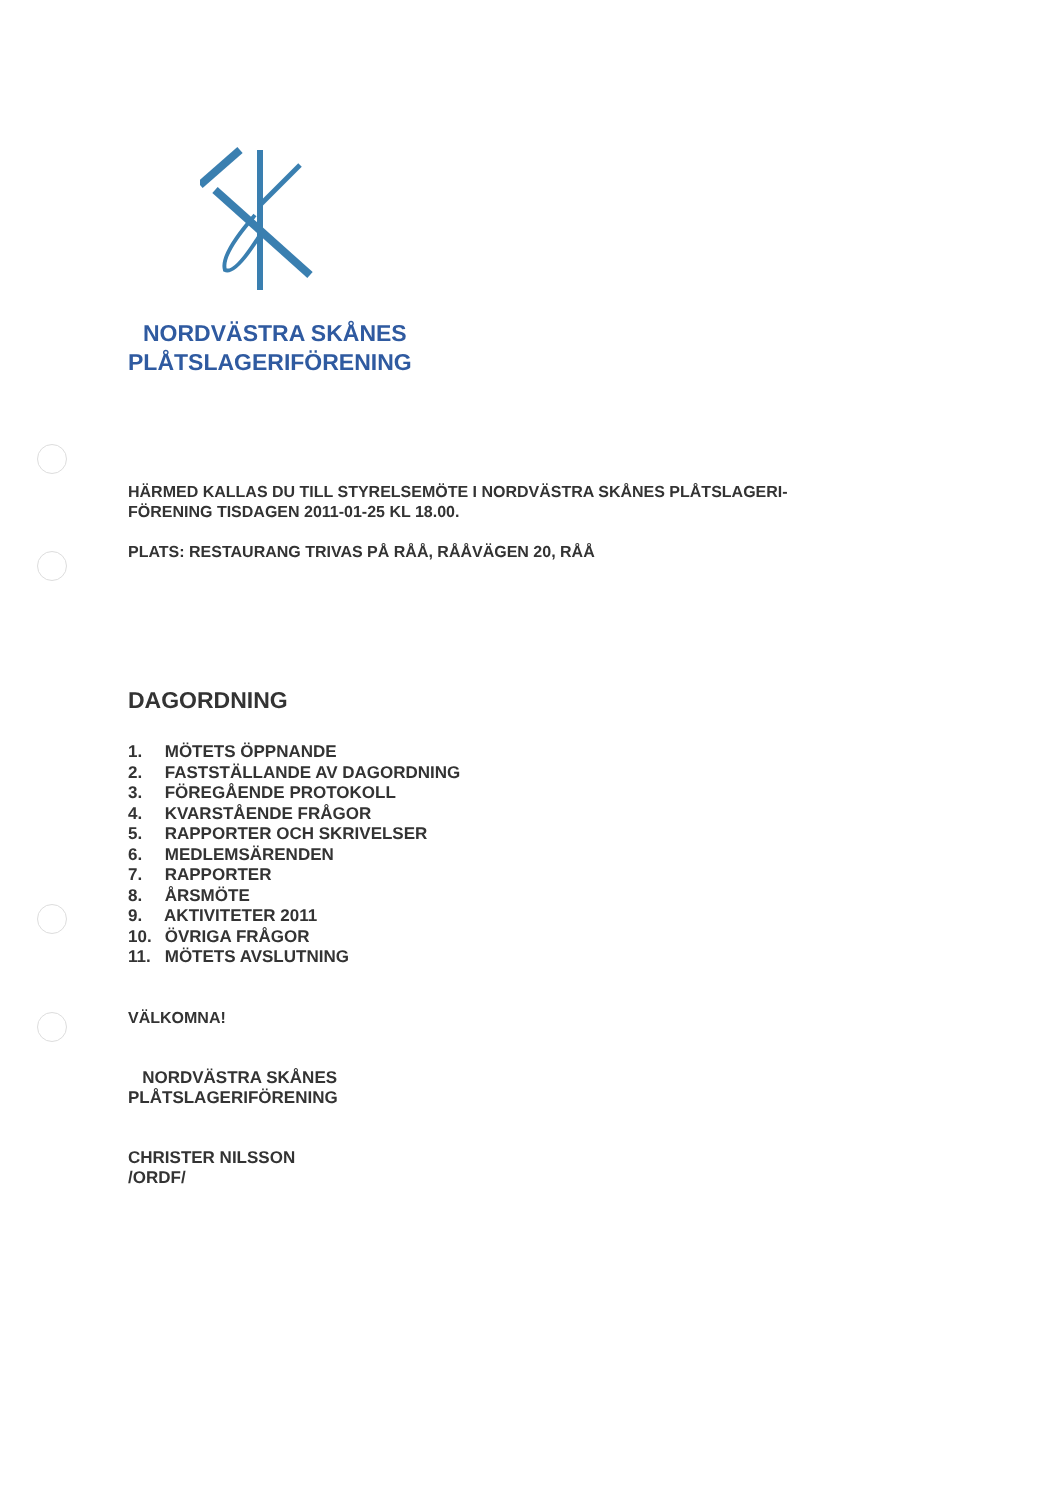NORDVÄSTRA SKÅNES
PLÅTSLAGERIFÖRENING
HÄRMED KALLAS DU TILL STYRELSEMÖTE I NORDVÄSTRA SKÅNES PLÅTSLAGERI-
FÖRENING TISDAGEN 2011-01-25 KL 18.00.
PLATS: RESTAURANG TRIVAS PÅ RÅÅ, RÅÅVÄGEN 20, RÅÅ
DAGORDNING
1. MÖTETS ÖPPNANDE
2. FASTSTÄLLANDE AV DAGORDNING
3. FÖREGÅENDE PROTOKOLL
4. KVARSTÅENDE FRÅGOR
5. RAPPORTER OCH SKRIVELSER
6. MEDLEMSÄRENDEN
7. RAPPORTER
8. ÅRSMÖTE
9. AKTIVITETER 2011
10. ÖVRIGA FRÅGOR
11. MÖTETS AVSLUTNING
VÄLKOMNA!
NORDVÄSTRA SKÅNES
PLÅTSLAGERIFÖRENING
CHRISTER NILSSON
/ORDF/